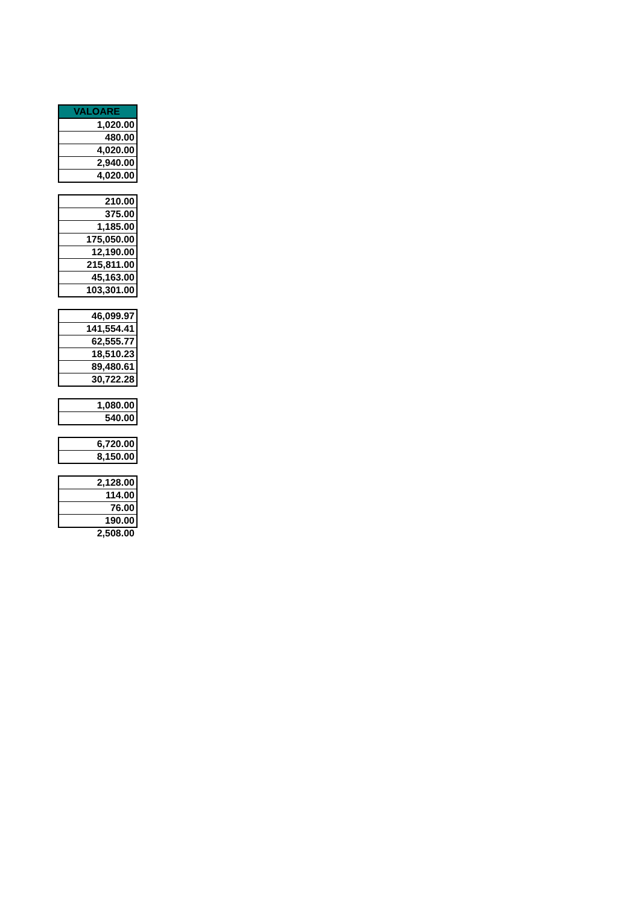| VALOARE |
| --- |
| 1,020.00 |
| 480.00 |
| 4,020.00 |
| 2,940.00 |
| 4,020.00 |
| 210.00 |
| 375.00 |
| 1,185.00 |
| 175,050.00 |
| 12,190.00 |
| 215,811.00 |
| 45,163.00 |
| 103,301.00 |
| 46,099.97 |
| 141,554.41 |
| 62,555.77 |
| 18,510.23 |
| 89,480.61 |
| 30,722.28 |
| 1,080.00 |
| 540.00 |
| 6,720.00 |
| 8,150.00 |
| 2,128.00 |
| 114.00 |
| 76.00 |
| 190.00 |
2,508.00